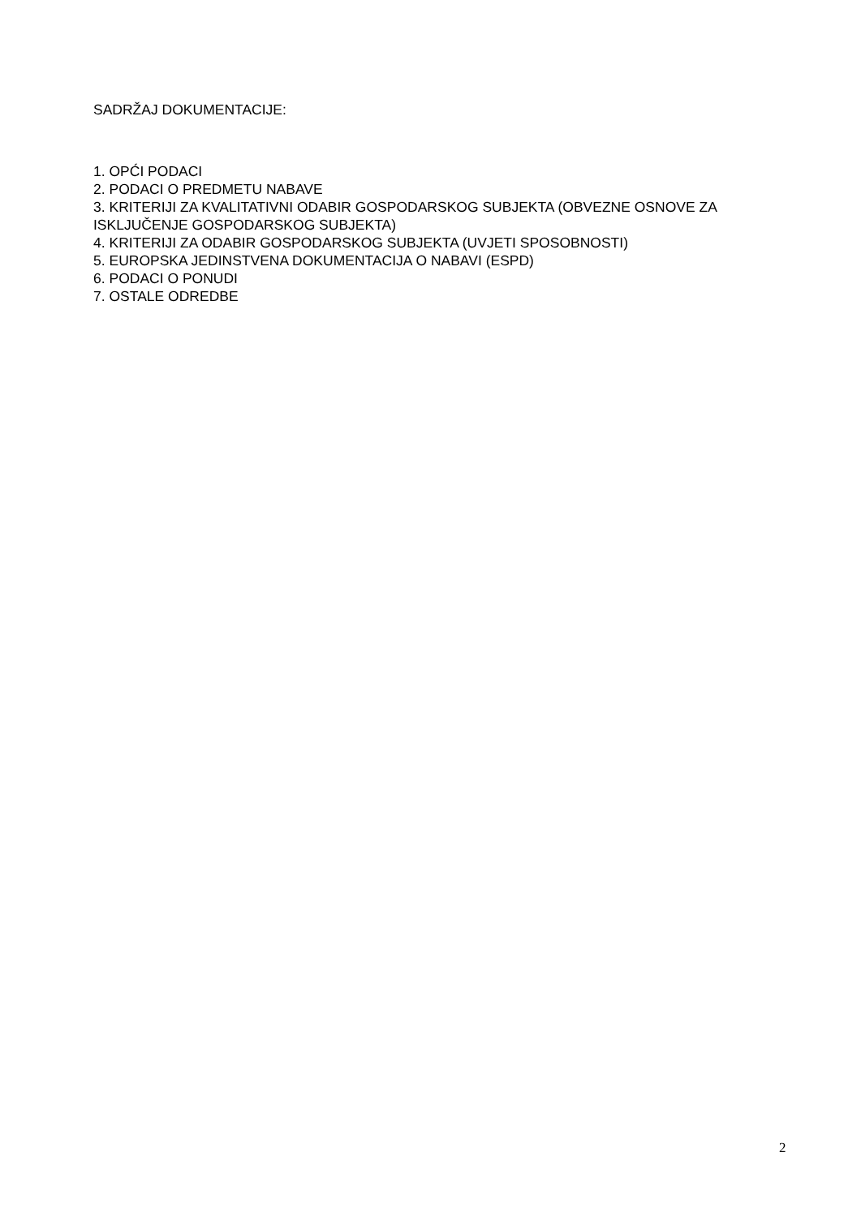SADRŽAJ DOKUMENTACIJE:
1. OPĆI PODACI
2. PODACI O PREDMETU NABAVE
3. KRITERIJI ZA KVALITATIVNI ODABIR GOSPODARSKOG SUBJEKTA (OBVEZNE OSNOVE ZA ISKLJUČENJE GOSPODARSKOG SUBJEKTA)
4. KRITERIJI ZA ODABIR GOSPODARSKOG SUBJEKTA (UVJETI SPOSOBNOSTI)
5. EUROPSKA JEDINSTVENA DOKUMENTACIJA O NABAVI (ESPD)
6. PODACI O PONUDI
7. OSTALE ODREDBE
2